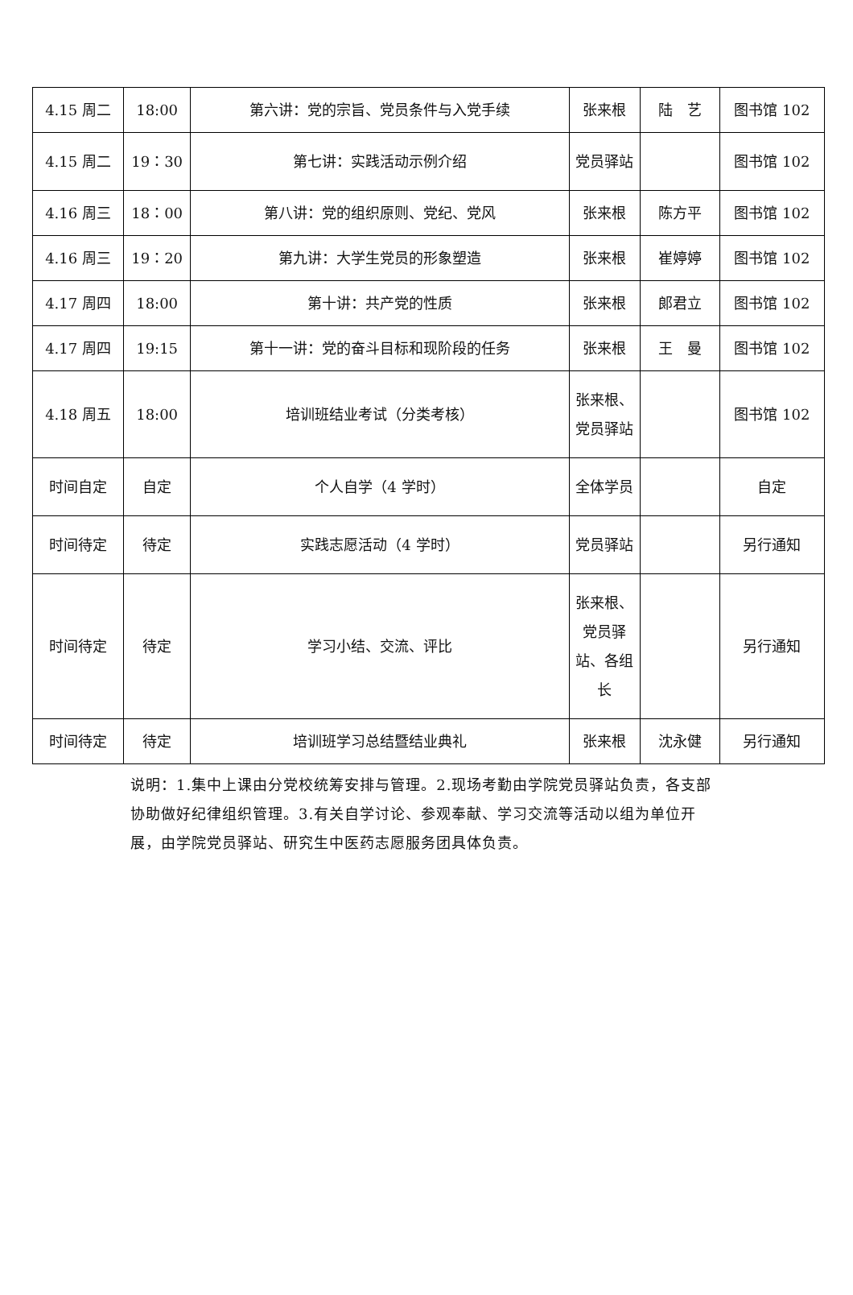| 4.15 周二 | 18:00 | 第六讲：党的宗旨、党员条件与入党手续 | 张来根 | 陆 艺 | 图书馆 102 |
| 4.15 周二 | 19：30 | 第七讲：实践活动示例介绍 | 党员驿站 | | 图书馆 102 |
| 4.16 周三 | 18：00 | 第八讲：党的组织原则、党纪、党风 | 张来根 | 陈方平 | 图书馆 102 |
| 4.16 周三 | 19：20 | 第九讲：大学生党员的形象塑造 | 张来根 | 崔婷婷 | 图书馆 102 |
| 4.17 周四 | 18:00 | 第十讲：共产党的性质 | 张来根 | 郎君立 | 图书馆 102 |
| 4.17 周四 | 19:15 | 第十一讲：党的奋斗目标和现阶段的任务 | 张来根 | 王 曼 | 图书馆 102 |
| 4.18 周五 | 18:00 | 培训班结业考试（分类考核） | 张来根、党员驿站 | | 图书馆 102 |
| 时间自定 | 自定 | 个人自学（4 学时） | 全体学员 | | 自定 |
| 时间待定 | 待定 | 实践志愿活动（4 学时） | 党员驿站 | | 另行通知 |
| 时间待定 | 待定 | 学习小结、交流、评比 | 张来根、党员驿站、各组长 | | 另行通知 |
| 时间待定 | 待定 | 培训班学习总结暨结业典礼 | 张来根 | 沈永健 | 另行通知 |
说明：1.集中上课由分党校统筹安排与管理。2.现场考勤由学院党员驿站负责，各支部协助做好纪律组织管理。3.有关自学讨论、参观奉献、学习交流等活动以组为单位开展，由学院党员驿站、研究生中医药志愿服务团具体负责。